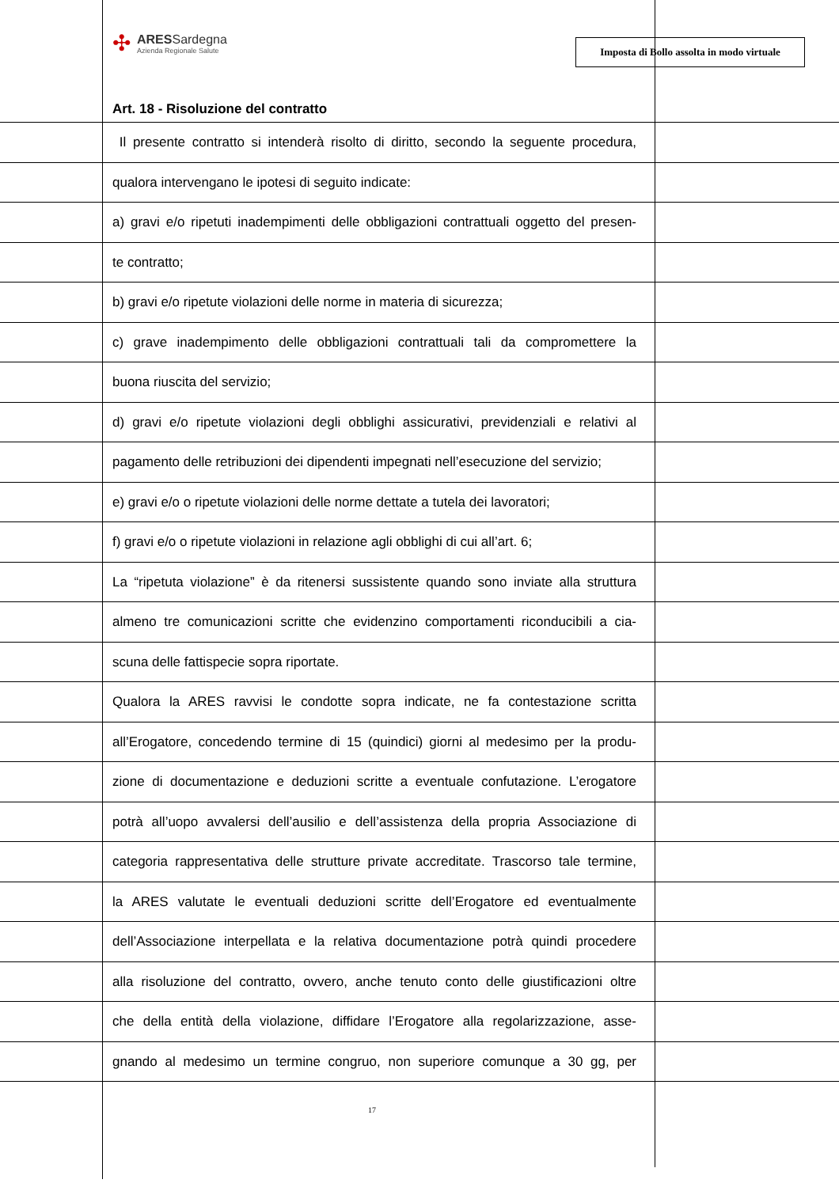✣
ARESSardegna
Azienda Regionale Salute
Imposta di Bollo assolta in modo virtuale
Art. 18 - Risoluzione del contratto
Il presente contratto si intenderà risolto di diritto, secondo la seguente procedura,
qualora intervengano le ipotesi di seguito indicate:
a) gravi e/o ripetuti inadempimenti delle obbligazioni contrattuali oggetto del presen-
te contratto;
b) gravi e/o ripetute violazioni delle norme in materia di sicurezza;
c) grave inadempimento delle obbligazioni contrattuali tali da compromettere la
buona riuscita del servizio;
d) gravi e/o ripetute violazioni degli obblighi assicurativi, previdenziali e relativi al
pagamento delle retribuzioni dei dipendenti impegnati nell’esecuzione del servizio;
e) gravi e/o o ripetute violazioni delle norme dettate a tutela dei lavoratori;
f) gravi e/o o ripetute violazioni in relazione agli obblighi di cui all’art. 6;
La “ripetuta violazione” è da ritenersi sussistente quando sono inviate alla struttura
almeno tre comunicazioni scritte che evidenzino comportamenti riconducibili a cia-
scuna delle fattispecie sopra riportate.
Qualora la ARES ravvisi le condotte sopra indicate, ne fa contestazione scritta
all’Erogatore, concedendo termine di 15 (quindici) giorni al medesimo per la produ-
zione di documentazione e deduzioni scritte a eventuale confutazione. L’erogatore
potrà all’uopo avvalersi dell’ausilio e dell’assistenza della propria Associazione di
categoria rappresentativa delle strutture private accreditate. Trascorso tale termine,
la ARES valutate le eventuali deduzioni scritte dell’Erogatore ed eventualmente
dell’Associazione interpellata e la relativa documentazione potrà quindi procedere
alla risoluzione del contratto, ovvero, anche tenuto conto delle giustificazioni oltre
che della entità della violazione, diffidare l’Erogatore alla regolarizzazione, asse-
gnando al medesimo un termine congruo, non superiore comunque a 30 gg, per
17